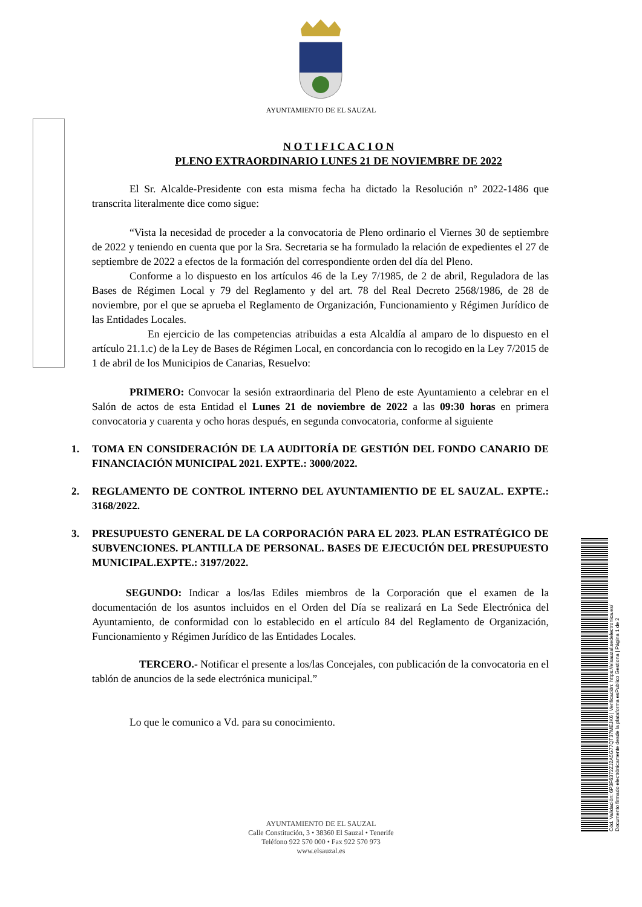AYUNTAMIENTO DE EL SAUZAL
N O T I F I C A C I O N
PLENO EXTRAORDINARIO LUNES 21 DE NOVIEMBRE DE 2022
El Sr. Alcalde-Presidente con esta misma fecha ha dictado la Resolución nº 2022-1486 que transcrita literalmente dice como sigue:
“Vista la necesidad de proceder a la convocatoria de Pleno ordinario el Viernes 30 de septiembre de 2022 y teniendo en cuenta que por la Sra. Secretaria se ha formulado la relación de expedientes el 27 de septiembre de 2022 a efectos de la formación del correspondiente orden del día del Pleno.
Conforme a lo dispuesto en los artículos 46 de la Ley 7/1985, de 2 de abril, Reguladora de las Bases de Régimen Local y 79 del Reglamento y del art. 78 del Real Decreto 2568/1986, de 28 de noviembre, por el que se aprueba el Reglamento de Organización, Funcionamiento y Régimen Jurídico de las Entidades Locales.
En ejercicio de las competencias atribuidas a esta Alcaldía al amparo de lo dispuesto en el artículo 21.1.c) de la Ley de Bases de Régimen Local, en concordancia con lo recogido en la Ley 7/2015 de 1 de abril de los Municipios de Canarias, Resuelvo:
PRIMERO: Convocar la sesión extraordinaria del Pleno de este Ayuntamiento a celebrar en el Salón de actos de esta Entidad el Lunes 21 de noviembre de 2022 a las 09:30 horas en primera convocatoria y cuarenta y ocho horas después, en segunda convocatoria, conforme al siguiente
1. TOMA EN CONSIDERACIÓN DE LA AUDITORÍA DE GESTIÓN DEL FONDO CANARIO DE FINANCIACIÓN MUNICIPAL 2021. EXPTE.: 3000/2022.
2. REGLAMENTO DE CONTROL INTERNO DEL AYUNTAMIENTIO DE EL SAUZAL. EXPTE.: 3168/2022.
3. PRESUPUESTO GENERAL DE LA CORPORACIÓN PARA EL 2023. PLAN ESTRATÉGICO DE SUBVENCIONES. PLANTILLA DE PERSONAL. BASES DE EJECUCIÓN DEL PRESUPUESTO MUNICIPAL.EXPTE.: 3197/2022.
SEGUNDO: Indicar a los/las Ediles miembros de la Corporación que el examen de la documentación de los asuntos incluidos en el Orden del Día se realizará en La Sede Electrónica del Ayuntamiento, de conformidad con lo establecido en el artículo 84 del Reglamento de Organización, Funcionamiento y Régimen Jurídico de las Entidades Locales.
TERCERO.- Notificar el presente a los/las Concejales, con publicación de la convocatoria en el tablón de anuncios de la sede electrónica municipal.”
Lo que le comunico a Vd. para su conocimiento.
AYUNTAMIENTO DE EL SAUZAL
Calle Constitución, 3 • 38360 El Sauzal • Tenerife
Teléfono 922 570 000 • Fax 922 570 973
www.elsauzal.es
Cód. Validación: 6P3F6372ZJ2A5G77QT37MEJK6 | Verificación: https://elsauzal.sedelectronica.es/
Documento firmado electrónicamente desde la plataforma esPublico Gestiona | Página 1 de 2